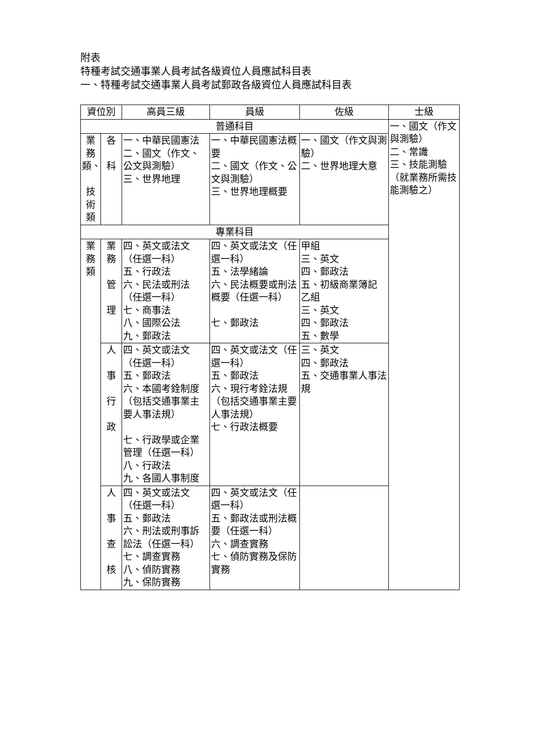附表
特種考試交通事業人員考試各級資位人員應試科目表
一、特種考試交通事業人員考試郵政各級資位人員應試科目表
| 資位別 | | 高員三級 | 員級 | 佐級 | 士級 |
| --- | --- | --- | --- | --- | --- |
| 普通科目 | | | | | 一、國文（作文與測驗） 二、常識 三、技能測驗（就業務所需技能測驗之） |
| 業務類、 技術類 | 各 科 | 一、中華民國憲法 二、國文（作文、公文與測驗） 三、世界地理 | 一、中華民國憲法概要 二、國文（作文、公文與測驗） 三、世界地理概要 | 一、國文（作文與測驗） 二、世界地理大意 | |
| 專業科目 | | | | | |
| 業務類 | 業 務 管 理 | 四、英文或法文（任選一科） 五、行政法 六、民法或刑法（任選一科） 七、商事法 八、國際公法 九、郵政法 | 四、英文或法文（任選一科） 五、法學緒論 六、民法概要或刑法概要（任選一科） 七、郵政法 | 甲組 三、英文 四、郵政法 五、初級商業簿記 乙組 三、英文 四、郵政法 五、數學 | |
| | 人 事 行 政 | 四、英文或法文（任選一科） 五、郵政法 六、本國考銓制度（包括交通事業主要人事法規） 七、行政學或企業管理（任選一科） 八、行政法 九、各國人事制度 | 四、英文或法文（任選一科） 五、郵政法 六、現行考銓法規（包括交通事業主要人事法規） 七、行政法概要 | 三、英文 四、郵政法 五、交通事業人事法規 | |
| | 人 事 查 核 | 四、英文或法文（任選一科） 五、郵政法 六、刑法或刑事訴訟法（任選一科） 七、調查實務 八、偵防實務 九、保防實務 | 四、英文或法文（任選一科） 五、郵政法或刑法概要（任選一科） 六、調查實務 七、偵防實務及保防實務 | | |